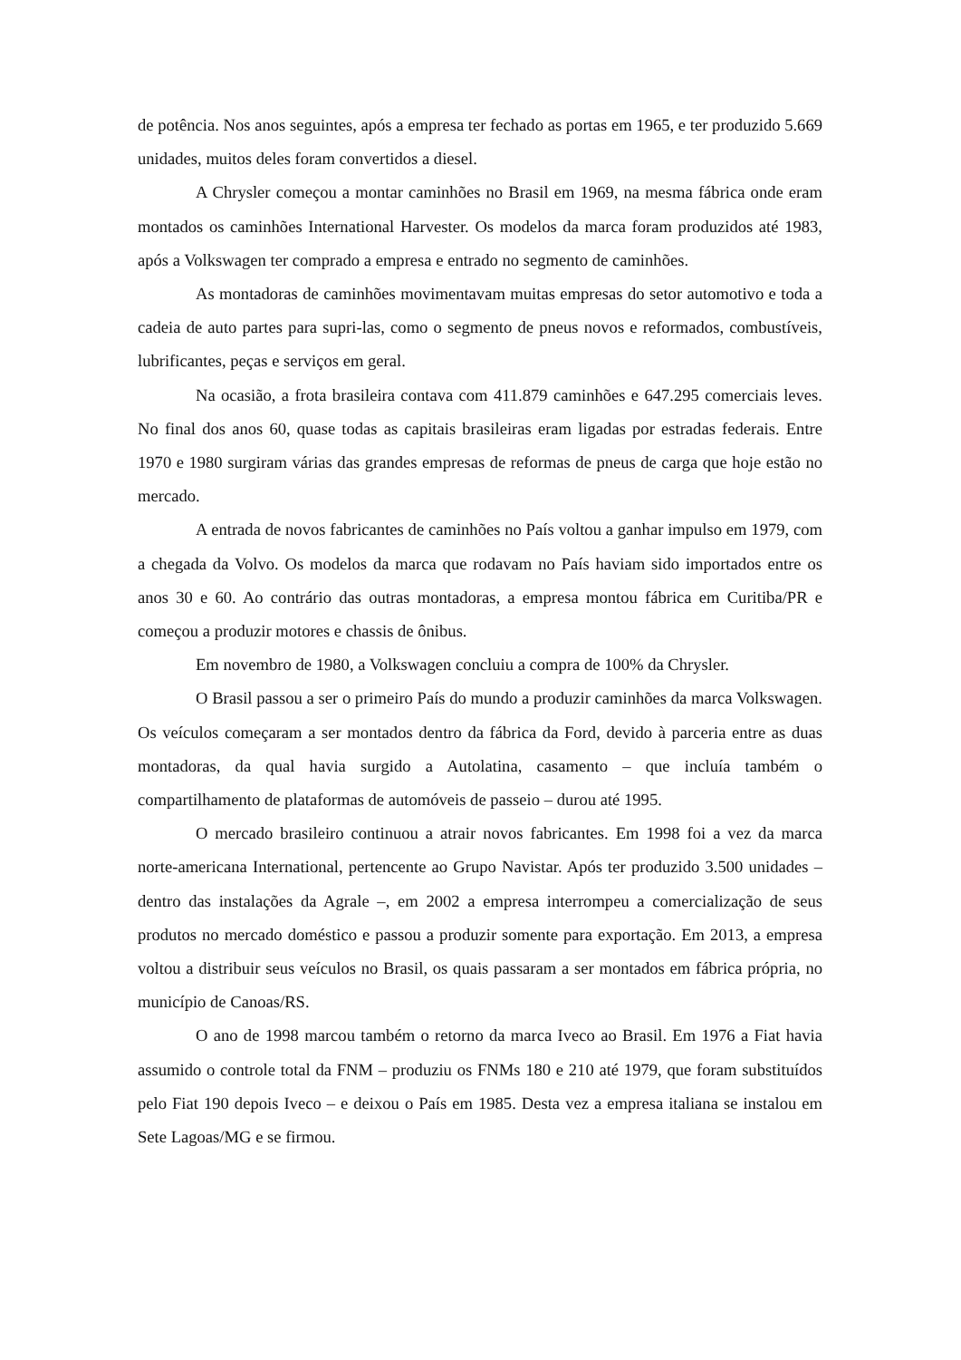de potência. Nos anos seguintes, após a empresa ter fechado as portas em 1965, e ter produzido 5.669 unidades, muitos deles foram convertidos a diesel.
A Chrysler começou a montar caminhões no Brasil em 1969, na mesma fábrica onde eram montados os caminhões International Harvester. Os modelos da marca foram produzidos até 1983, após a Volkswagen ter comprado a empresa e entrado no segmento de caminhões.
As montadoras de caminhões movimentavam muitas empresas do setor automotivo e toda a cadeia de auto partes para supri-las, como o segmento de pneus novos e reformados, combustíveis, lubrificantes, peças e serviços em geral.
Na ocasião, a frota brasileira contava com 411.879 caminhões e 647.295 comerciais leves. No final dos anos 60, quase todas as capitais brasileiras eram ligadas por estradas federais. Entre 1970 e 1980 surgiram várias das grandes empresas de reformas de pneus de carga que hoje estão no mercado.
A entrada de novos fabricantes de caminhões no País voltou a ganhar impulso em 1979, com a chegada da Volvo. Os modelos da marca que rodavam no País haviam sido importados entre os anos 30 e 60. Ao contrário das outras montadoras, a empresa montou fábrica em Curitiba/PR e começou a produzir motores e chassis de ônibus.
Em novembro de 1980, a Volkswagen concluiu a compra de 100% da Chrysler.
O Brasil passou a ser o primeiro País do mundo a produzir caminhões da marca Volkswagen. Os veículos começaram a ser montados dentro da fábrica da Ford, devido à parceria entre as duas montadoras, da qual havia surgido a Autolatina, casamento – que incluía também o compartilhamento de plataformas de automóveis de passeio – durou até 1995.
O mercado brasileiro continuou a atrair novos fabricantes. Em 1998 foi a vez da marca norte-americana International, pertencente ao Grupo Navistar. Após ter produzido 3.500 unidades – dentro das instalações da Agrale –, em 2002 a empresa interrompeu a comercialização de seus produtos no mercado doméstico e passou a produzir somente para exportação. Em 2013, a empresa voltou a distribuir seus veículos no Brasil, os quais passaram a ser montados em fábrica própria, no município de Canoas/RS.
O ano de 1998 marcou também o retorno da marca Iveco ao Brasil. Em 1976 a Fiat havia assumido o controle total da FNM – produziu os FNMs 180 e 210 até 1979, que foram substituídos pelo Fiat 190 depois Iveco – e deixou o País em 1985. Desta vez a empresa italiana se instalou em Sete Lagoas/MG e se firmou.